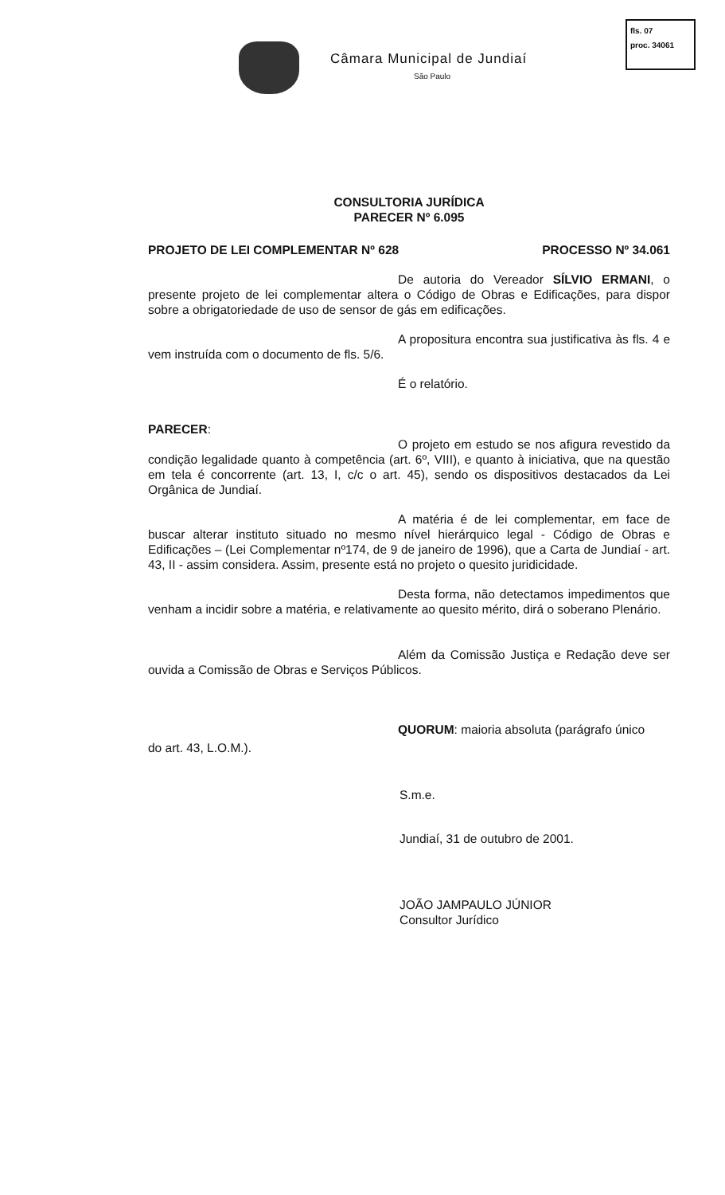fls. 07
proc. 34061
Câmara Municipal de Jundiaí
São Paulo
CONSULTORIA JURÍDICA
PARECER Nº 6.095
PROJETO DE LEI COMPLEMENTAR Nº 628 PROCESSO Nº 34.061
De autoria do Vereador SÍLVIO ERMANI, o presente projeto de lei complementar altera o Código de Obras e Edificações, para dispor sobre a obrigatoriedade de uso de sensor de gás em edificações.
A propositura encontra sua justificativa às fls. 4 e vem instruída com o documento de fls. 5/6.
É o relatório.
PARECER:
O projeto em estudo se nos afigura revestido da condição legalidade quanto à competência (art. 6º, VIII), e quanto à iniciativa, que na questão em tela é concorrente (art. 13, I, c/c o art. 45), sendo os dispositivos destacados da Lei Orgânica de Jundiaí.
A matéria é de lei complementar, em face de buscar alterar instituto situado no mesmo nível hierárquico legal - Código de Obras e Edificações – (Lei Complementar nº174, de 9 de janeiro de 1996), que a Carta de Jundiaí - art. 43, II - assim considera. Assim, presente está no projeto o quesito juridicidade.
Desta forma, não detectamos impedimentos que venham a incidir sobre a matéria, e relativamente ao quesito mérito, dirá o soberano Plenário.
Além da Comissão Justiça e Redação deve ser ouvida a Comissão de Obras e Serviços Públicos.
QUORUM: maioria absoluta (parágrafo único
do art. 43, L.O.M.).
S.m.e.
Jundiaí, 31 de outubro de 2001.
JOÃO JAMPAULO JÚNIOR
Consultor Jurídico